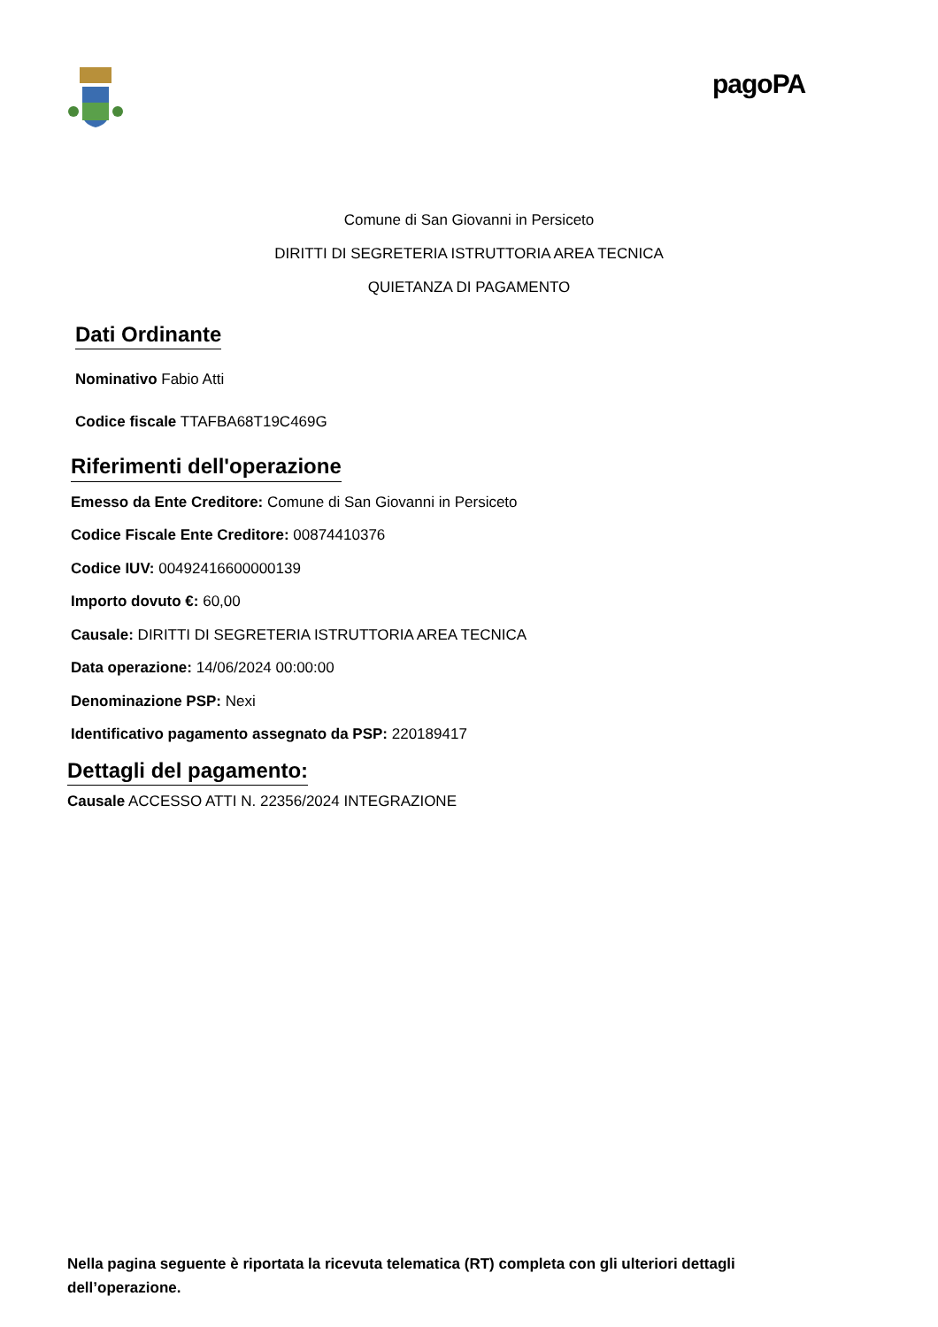pagoPA
Comune di San Giovanni in Persiceto
DIRITTI DI SEGRETERIA ISTRUTTORIA AREA TECNICA
QUIETANZA DI PAGAMENTO
Dati Ordinante
Nominativo Fabio Atti
Codice fiscale TTAFBA68T19C469G
Riferimenti dell'operazione
Emesso da Ente Creditore: Comune di San Giovanni in Persiceto
Codice Fiscale Ente Creditore: 00874410376
Codice IUV: 00492416600000139
Importo dovuto €: 60,00
Causale: DIRITTI DI SEGRETERIA ISTRUTTORIA AREA TECNICA
Data operazione: 14/06/2024 00:00:00
Denominazione PSP: Nexi
Identificativo pagamento assegnato da PSP: 220189417
Dettagli del pagamento:
Causale ACCESSO ATTI N. 22356/2024 INTEGRAZIONE
Nella pagina seguente è riportata la ricevuta telematica (RT) completa con gli ulteriori dettagli dell’operazione.